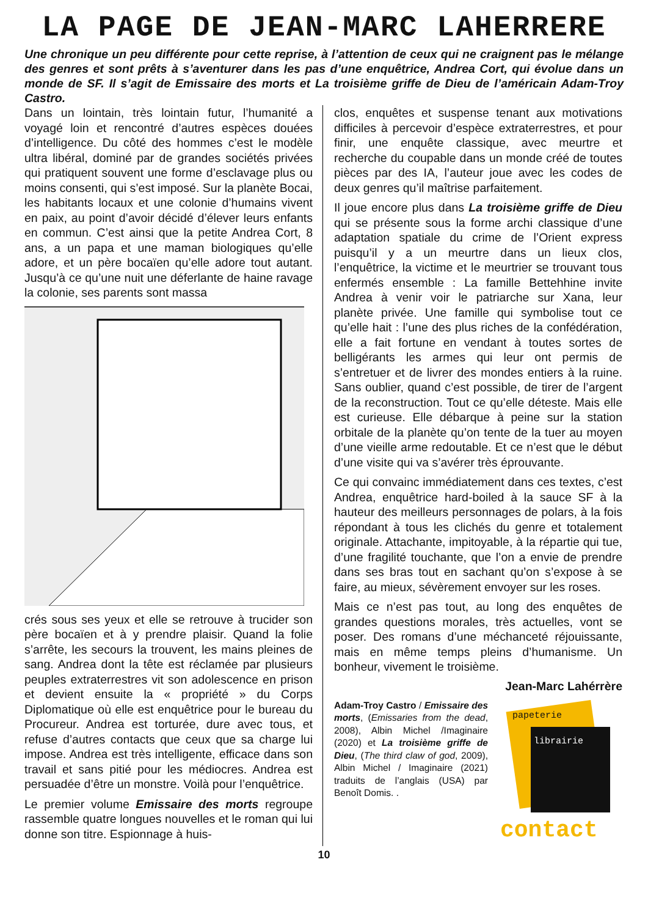LA PAGE DE JEAN-MARC LAHERRERE
Une chronique un peu différente pour cette reprise, à l’attention de ceux qui ne craignent pas le mélange des genres et sont prêts à s’aventurer dans les pas d’une enquêtrice, Andrea Cort, qui évolue dans un monde de SF. Il s’agit de Emissaire des morts et La troisième griffe de Dieu de l’américain Adam-Troy Castro.
Dans un lointain, très lointain futur, l’humanité a voyagé loin et rencontré d’autres espèces douées d’intelligence. Du côté des hommes c’est le modèle ultra libéral, dominé par de grandes sociétés privées qui pratiquent souvent une forme d’esclavage plus ou moins consenti, qui s’est imposé. Sur la planète Bocai, les habitants locaux et une colonie d’humains vivent en paix, au point d’avoir décidé d’élever leurs enfants en commun. C’est ainsi que la petite Andrea Cort, 8 ans, a un papa et une maman biologiques qu’elle adore, et un père bocaïen qu’elle adore tout autant. Jusqu’à ce qu’une nuit une déferlante de haine ravage la colonie, ses parents sont massa
crés sous ses yeux et elle se retrouve à trucider son père bocaïen et à y prendre plaisir. Quand la folie s’arrête, les secours la trouvent, les mains pleines de sang. Andrea dont la tête est réclamée par plusieurs peuples extraterrestres vit son adolescence en prison et devient ensuite la « propriété » du Corps Diplomatique où elle est enquêtrice pour le bureau du Procureur. Andrea est torturée, dure avec tous, et refuse d’autres contacts que ceux que sa charge lui impose. Andrea est très intelligente, efficace dans son travail et sans pitié pour les médiocres. Andrea est persuadée d’être un monstre. Voilà pour l’enquêtrice.
Le premier volume Emissaire des morts regroupe rassemble quatre longues nouvelles et le roman qui lui donne son titre. Espionnage à huis-
clos, enquêtes et suspense tenant aux motivations difficiles à percevoir d’espèce extraterrestres, et pour finir, une enquête classique, avec meurtre et recherche du coupable dans un monde créé de toutes pièces par des IA, l’auteur joue avec les codes de deux genres qu’il maîtrise parfaitement.
Il joue encore plus dans La troisième griffe de Dieu qui se présente sous la forme archi classique d’une adaptation spatiale du crime de l’Orient express puisqu’il y a un meurtre dans un lieux clos, l’enquêtrice, la victime et le meurtrier se trouvant tous enfermés ensemble : La famille Bettehhine invite Andrea à venir voir le patriarche sur Xana, leur planète privée. Une famille qui symbolise tout ce qu’elle hait : l’une des plus riches de la confédération, elle a fait fortune en vendant à toutes sortes de belligérants les armes qui leur ont permis de s’entretuer et de livrer des mondes entiers à la ruine. Sans oublier, quand c’est possible, de tirer de l’argent de la reconstruction. Tout ce qu’elle déteste. Mais elle est curieuse. Elle débarque à peine sur la station orbitale de la planète qu’on tente de la tuer au moyen d’une vieille arme redoutable. Et ce n’est que le début d’une visite qui va s’avérer très éprouvante.
Ce qui convainc immédiatement dans ces textes, c’est Andrea, enquêtrice hard-boiled à la sauce SF à la hauteur des meilleurs personnages de polars, à la fois répondant à tous les clichés du genre et totalement originale. Attachante, impitoyable, à la répartie qui tue, d’une fragilité touchante, que l’on a envie de prendre dans ses bras tout en sachant qu’on s’expose à se faire, au mieux, sévèrement envoyer sur les roses.
Mais ce n’est pas tout, au long des enquêtes de grandes questions morales, très actuelles, vont se poser. Des romans d’une méchanceté réjouissante, mais en même temps pleins d’humanisme. Un bonheur, vivement le troisième.
Jean-Marc Lahérrère
Adam-Troy Castro / Emissaire des morts, (Emissaries from the dead, 2008), Albin Michel /Imaginaire (2020) et La troisième griffe de Dieu, (The third claw of god, 2009), Albin Michel / Imaginaire (2021) traduits de l’anglais (USA) par Benoît Domis. .
papeterie
librairie
contact
10